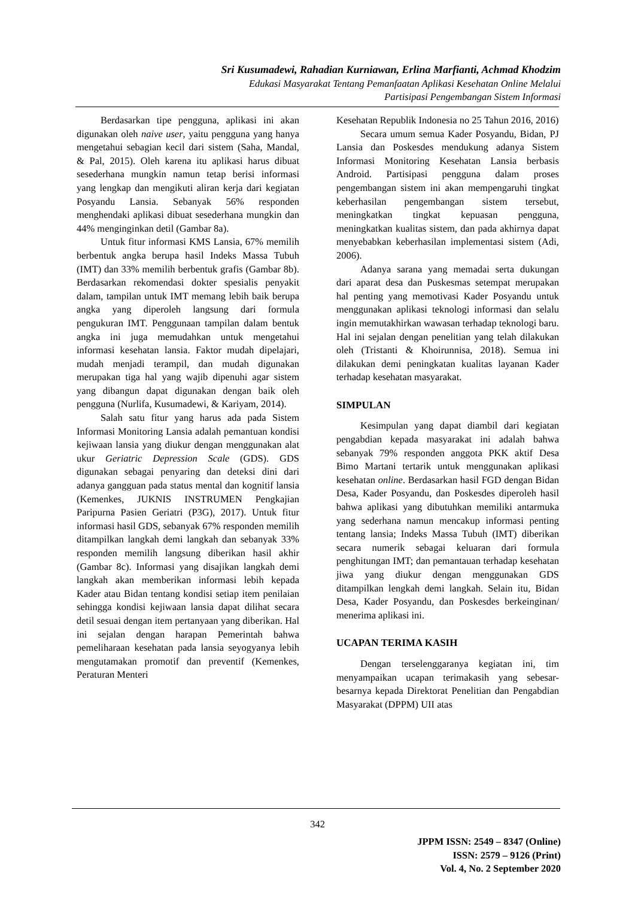Sri Kusumadewi, Rahadian Kurniawan, Erlina Marfianti, Achmad Khodzim
Edukasi Masyarakat Tentang Pemanfaatan Aplikasi Kesehatan Online Melalui
Partisipasi Pengembangan Sistem Informasi
Berdasarkan tipe pengguna, aplikasi ini akan digunakan oleh naive user, yaitu pengguna yang hanya mengetahui sebagian kecil dari sistem (Saha, Mandal, & Pal, 2015). Oleh karena itu aplikasi harus dibuat sesederhana mungkin namun tetap berisi informasi yang lengkap dan mengikuti aliran kerja dari kegiatan Posyandu Lansia. Sebanyak 56% responden menghendaki aplikasi dibuat sesederhana mungkin dan 44% menginginkan detil (Gambar 8a).
Untuk fitur informasi KMS Lansia, 67% memilih berbentuk angka berupa hasil Indeks Massa Tubuh (IMT) dan 33% memilih berbentuk grafis (Gambar 8b). Berdasarkan rekomendasi dokter spesialis penyakit dalam, tampilan untuk IMT memang lebih baik berupa angka yang diperoleh langsung dari formula pengukuran IMT. Penggunaan tampilan dalam bentuk angka ini juga memudahkan untuk mengetahui informasi kesehatan lansia. Faktor mudah dipelajari, mudah menjadi terampil, dan mudah digunakan merupakan tiga hal yang wajib dipenuhi agar sistem yang dibangun dapat digunakan dengan baik oleh pengguna (Nurlifa, Kusumadewi, & Kariyam, 2014).
Salah satu fitur yang harus ada pada Sistem Informasi Monitoring Lansia adalah pemantuan kondisi kejiwaan lansia yang diukur dengan menggunakan alat ukur Geriatric Depression Scale (GDS). GDS digunakan sebagai penyaring dan deteksi dini dari adanya gangguan pada status mental dan kognitif lansia (Kemenkes, JUKNIS INSTRUMEN Pengkajian Paripurna Pasien Geriatri (P3G), 2017). Untuk fitur informasi hasil GDS, sebanyak 67% responden memilih ditampilkan langkah demi langkah dan sebanyak 33% responden memilih langsung diberikan hasil akhir (Gambar 8c). Informasi yang disajikan langkah demi langkah akan memberikan informasi lebih kepada Kader atau Bidan tentang kondisi setiap item penilaian sehingga kondisi kejiwaan lansia dapat dilihat secara detil sesuai dengan item pertanyaan yang diberikan. Hal ini sejalan dengan harapan Pemerintah bahwa pemeliharaan kesehatan pada lansia seyogyanya lebih mengutamakan promotif dan preventif (Kemenkes, Peraturan Menteri
Kesehatan Republik Indonesia no 25 Tahun 2016, 2016)
Secara umum semua Kader Posyandu, Bidan, PJ Lansia dan Poskesdes mendukung adanya Sistem Informasi Monitoring Kesehatan Lansia berbasis Android. Partisipasi pengguna dalam proses pengembangan sistem ini akan mempengaruhi tingkat keberhasilan pengembangan sistem tersebut, meningkatkan tingkat kepuasan pengguna, meningkatkan kualitas sistem, dan pada akhirnya dapat menyebabkan keberhasilan implementasi sistem (Adi, 2006).
Adanya sarana yang memadai serta dukungan dari aparat desa dan Puskesmas setempat merupakan hal penting yang memotivasi Kader Posyandu untuk menggunakan aplikasi teknologi informasi dan selalu ingin memutakhirkan wawasan terhadap teknologi baru. Hal ini sejalan dengan penelitian yang telah dilakukan oleh (Tristanti & Khoirunnisa, 2018). Semua ini dilakukan demi peningkatan kualitas layanan Kader terhadap kesehatan masyarakat.
SIMPULAN
Kesimpulan yang dapat diambil dari kegiatan pengabdian kepada masyarakat ini adalah bahwa sebanyak 79% responden anggota PKK aktif Desa Bimo Martani tertarik untuk menggunakan aplikasi kesehatan online. Berdasarkan hasil FGD dengan Bidan Desa, Kader Posyandu, dan Poskesdes diperoleh hasil bahwa aplikasi yang dibutuhkan memiliki antarmuka yang sederhana namun mencakup informasi penting tentang lansia; Indeks Massa Tubuh (IMT) diberikan secara numerik sebagai keluaran dari formula penghitungan IMT; dan pemantauan terhadap kesehatan jiwa yang diukur dengan menggunakan GDS ditampilkan lengkah demi langkah. Selain itu, Bidan Desa, Kader Posyandu, dan Poskesdes berkeinginan/ menerima aplikasi ini.
UCAPAN TERIMA KASIH
Dengan terselenggaranya kegiatan ini, tim menyampaikan ucapan terimakasih yang sebesar-besarnya kepada Direktorat Penelitian dan Pengabdian Masyarakat (DPPM) UII atas
342
JPPM ISSN: 2549 – 8347 (Online)
ISSN: 2579 – 9126 (Print)
Vol. 4, No. 2 September 2020